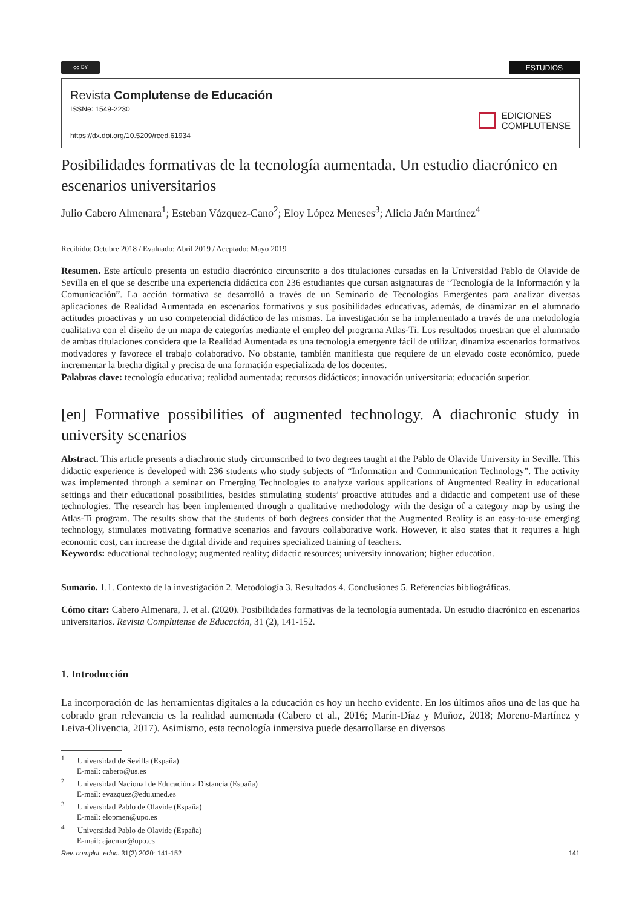cc BY
ESTUDIOS
Revista Complutense de Educación
ISSNe: 1549-2230
https://dx.doi.org/10.5209/rced.61934
EDICIONES
COMPLUTENSE
Posibilidades formativas de la tecnología aumentada. Un estudio diacrónico en escenarios universitarios
Julio Cabero Almenara<sup>1</sup>; Esteban Vázquez-Cano<sup>2</sup>; Eloy López Meneses<sup>3</sup>; Alicia Jaén Martínez<sup>4</sup>
Recibido: Octubre 2018 / Evaluado: Abril 2019 / Aceptado: Mayo 2019
Resumen. Este artículo presenta un estudio diacrónico circunscrito a dos titulaciones cursadas en la Universidad Pablo de Olavide de Sevilla en el que se describe una experiencia didáctica con 236 estudiantes que cursan asignaturas de “Tecnología de la Información y la Comunicación”. La acción formativa se desarrolló a través de un Seminario de Tecnologías Emergentes para analizar diversas aplicaciones de Realidad Aumentada en escenarios formativos y sus posibilidades educativas, además, de dinamizar en el alumnado actitudes proactivas y un uso competencial didáctico de las mismas. La investigación se ha implementado a través de una metodología cualitativa con el diseño de un mapa de categorías mediante el empleo del programa Atlas-Ti. Los resultados muestran que el alumnado de ambas titulaciones considera que la Realidad Aumentada es una tecnología emergente fácil de utilizar, dinamiza escenarios formativos motivadores y favorece el trabajo colaborativo. No obstante, también manifiesta que requiere de un elevado coste económico, puede incrementar la brecha digital y precisa de una formación especializada de los docentes.
Palabras clave: tecnología educativa; realidad aumentada; recursos didácticos; innovación universitaria; educación superior.
[en] Formative possibilities of augmented technology. A diachronic study in university scenarios
Abstract. This article presents a diachronic study circumscribed to two degrees taught at the Pablo de Olavide University in Seville. This didactic experience is developed with 236 students who study subjects of “Information and Communication Technology”. The activity was implemented through a seminar on Emerging Technologies to analyze various applications of Augmented Reality in educational settings and their educational possibilities, besides stimulating students’ proactive attitudes and a didactic and competent use of these technologies. The research has been implemented through a qualitative methodology with the design of a category map by using the Atlas-Ti program. The results show that the students of both degrees consider that the Augmented Reality is an easy-to-use emerging technology, stimulates motivating formative scenarios and favours collaborative work. However, it also states that it requires a high economic cost, can increase the digital divide and requires specialized training of teachers.
Keywords: educational technology; augmented reality; didactic resources; university innovation; higher education.
Sumario. 1.1. Contexto de la investigación 2. Metodología 3. Resultados 4. Conclusiones 5. Referencias bibliográficas.
Cómo citar: Cabero Almenara, J. et al. (2020). Posibilidades formativas de la tecnología aumentada. Un estudio diacrónico en escenarios universitarios. Revista Complutense de Educación, 31 (2), 141-152.
1. Introducción
La incorporación de las herramientas digitales a la educación es hoy un hecho evidente. En los últimos años una de las que ha cobrado gran relevancia es la realidad aumentada (Cabero et al., 2016; Marín-Díaz y Muñoz, 2018; Moreno-Martínez y Leiva-Olivencia, 2017). Asimismo, esta tecnología inmersiva puede desarrollarse en diversos
<sup>1</sup> Universidad de Sevilla (España)
E-mail: cabero@us.es
<sup>2</sup> Universidad Nacional de Educación a Distancia (España)
E-mail: evazquez@edu.uned.es
<sup>3</sup> Universidad Pablo de Olavide (España)
E-mail: elopmen@upo.es
<sup>4</sup> Universidad Pablo de Olavide (España)
E-mail: ajaemar@upo.es
Rev. complut. educ. 31(2) 2020: 141-152 141